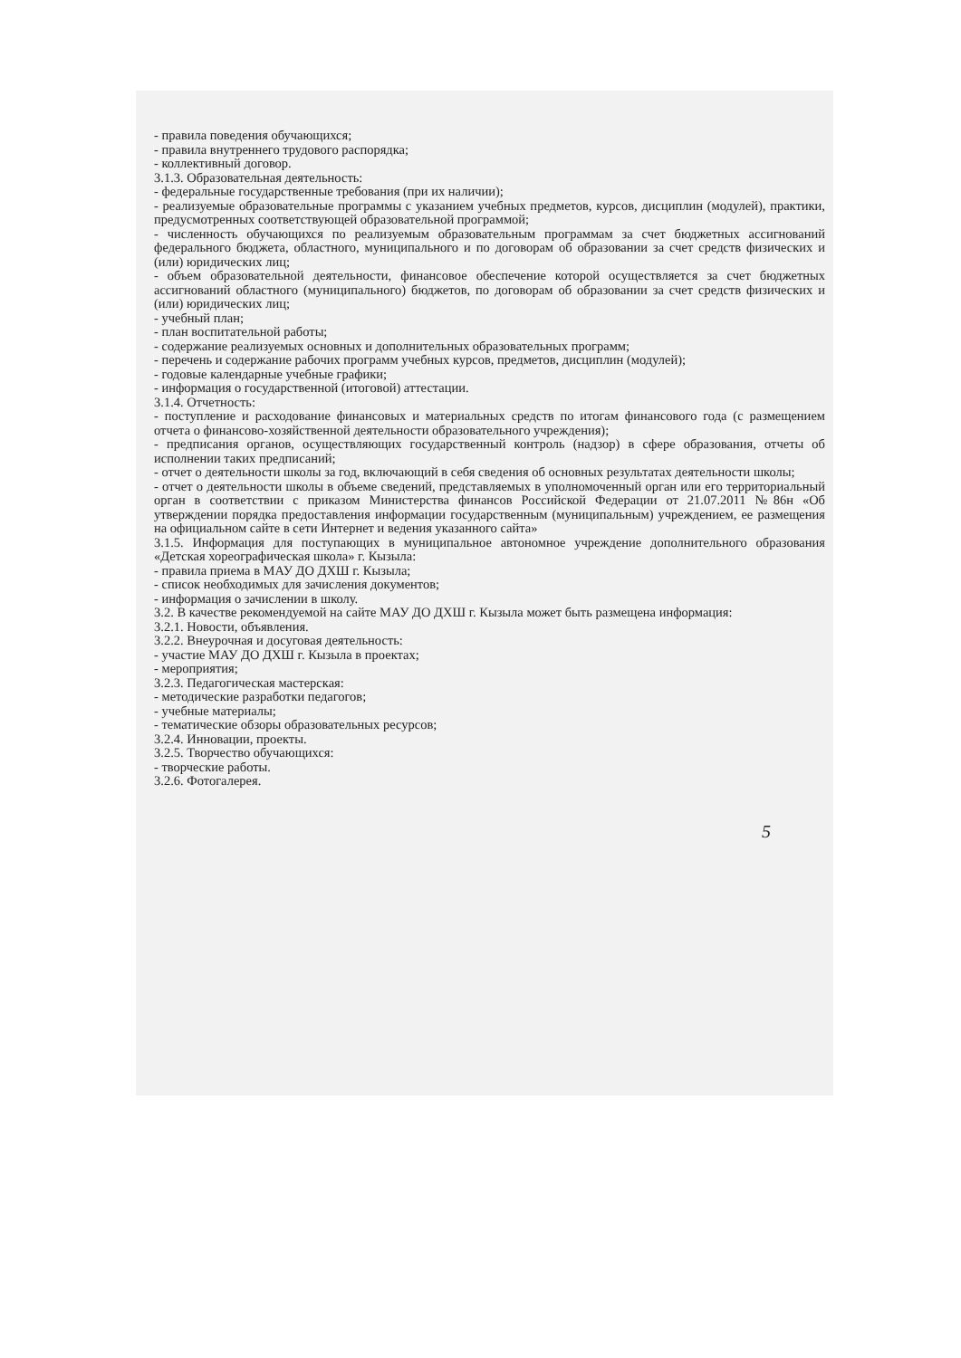- правила поведения обучающихся;
- правила внутреннего трудового распорядка;
- коллективный договор.
3.1.3. Образовательная деятельность:
- федеральные государственные требования (при их наличии);
- реализуемые образовательные программы с указанием учебных предметов, курсов, дисциплин (модулей), практики, предусмотренных соответствующей образовательной программой;
- численность обучающихся по реализуемым образовательным программам за счет бюджетных ассигнований федерального бюджета, областного, муниципального и по договорам об образовании за счет средств физических и (или) юридических лиц;
- объем образовательной деятельности, финансовое обеспечение которой осуществляется за счет бюджетных ассигнований областного (муниципального) бюджетов, по договорам об образовании за счет средств физических и (или) юридических лиц;
- учебный план;
- план воспитательной работы;
- содержание реализуемых основных и дополнительных образовательных программ;
- перечень и содержание рабочих программ учебных курсов, предметов, дисциплин (модулей);
- годовые календарные учебные графики;
- информация о государственной (итоговой) аттестации.
3.1.4. Отчетность:
- поступление и расходование финансовых и материальных средств по итогам финансового года (с размещением отчета о финансово-хозяйственной деятельности образовательного учреждения);
- предписания органов, осуществляющих государственный контроль (надзор) в сфере образования, отчеты об исполнении таких предписаний;
- отчет о деятельности школы за год, включающий в себя сведения об основных результатах деятельности школы;
- отчет о деятельности школы в объеме сведений, представляемых в уполномоченный орган или его территориальный орган в соответствии с приказом Министерства финансов Российской Федерации от 21.07.2011 №86н «Об утверждении порядка предоставления информации государственным (муниципальным) учреждением, ее размещения на официальном сайте в сети Интернет и ведения указанного сайта»
3.1.5. Информация для поступающих в муниципальное автономное учреждение дополнительного образования «Детская хореографическая школа» г. Кызыла:
- правила приема в МАУ ДО ДХШ г. Кызыла;
- список необходимых для зачисления документов;
- информация о зачислении в школу.
3.2. В качестве рекомендуемой на сайте МАУ ДО ДХШ г. Кызыла может быть размещена информация:
3.2.1. Новости, объявления.
3.2.2. Внеурочная и досуговая деятельность:
- участие МАУ ДО ДХШ г. Кызыла в проектах;
- мероприятия;
3.2.3. Педагогическая мастерская:
- методические разработки педагогов;
- учебные материалы;
- тематические обзоры образовательных ресурсов;
3.2.4. Инновации, проекты.
3.2.5. Творчество обучающихся:
- творческие работы.
3.2.6. Фотогалерея.
5